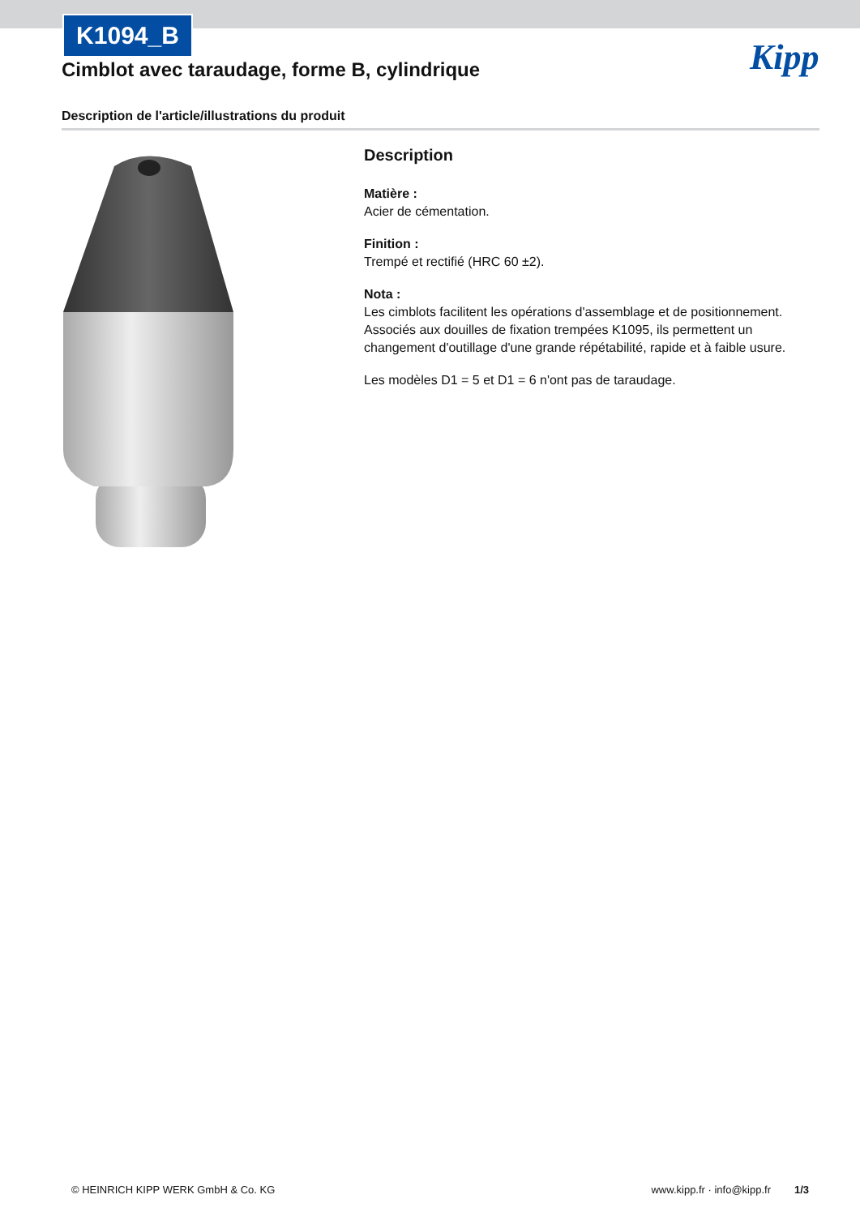K1094_B
Cimblot avec taraudage, forme B, cylindrique
Kipp
Description de l'article/illustrations du produit
Description
Matière :
Acier de cémentation.
Finition :
Trempé et rectifié (HRC 60 ±2).
Nota :
Les cimblots facilitent les opérations d'assemblage et de positionnement. Associés aux douilles de fixation trempées K1095, ils permettent un changement d'outillage d'une grande répétabilité, rapide et à faible usure.
Les modèles D1 = 5 et D1 = 6 n'ont pas de taraudage.
© HEINRICH KIPP WERK GmbH & Co. KG www.kipp.fr · info@kipp.fr 1/3